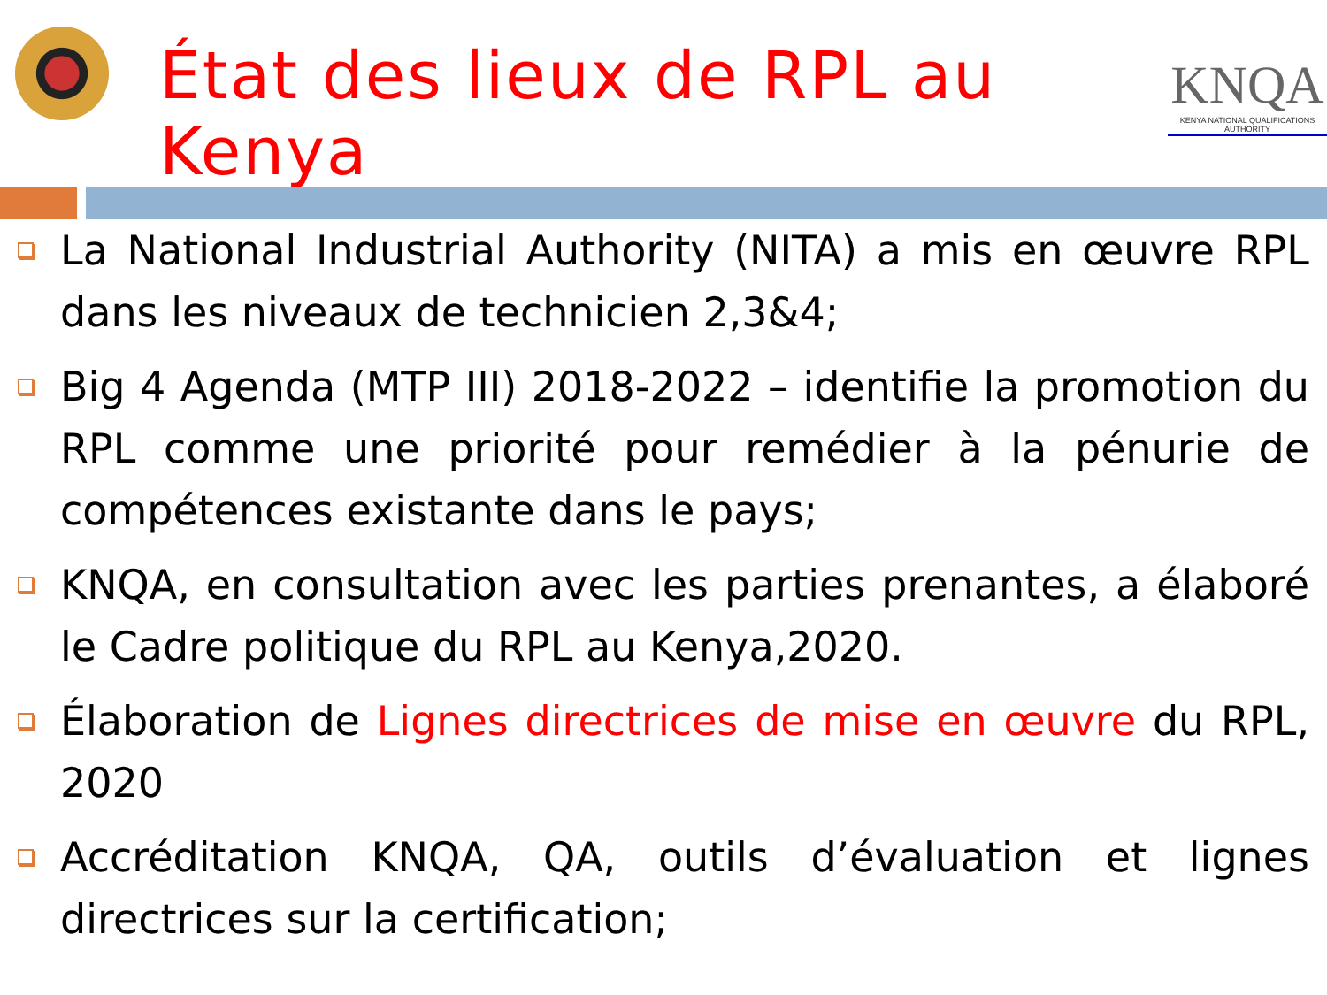État des lieux de RPL au Kenya
KNQA
KENYA NATIONAL QUALIFICATIONS AUTHORITY
La National Industrial Authority (NITA) a mis en œuvre RPL dans les niveaux de technicien 2,3&4;
Big 4 Agenda (MTP III) 2018-2022 – identifie la promotion du RPL comme une priorité pour remédier à la pénurie de compétences existante dans le pays;
KNQA, en consultation avec les parties prenantes, a élaboré le Cadre politique du RPL au Kenya,2020.
Élaboration de Lignes directrices de mise en œuvre du RPL, 2020
Accréditation KNQA, QA, outils d’évaluation et lignes directrices sur la certification;